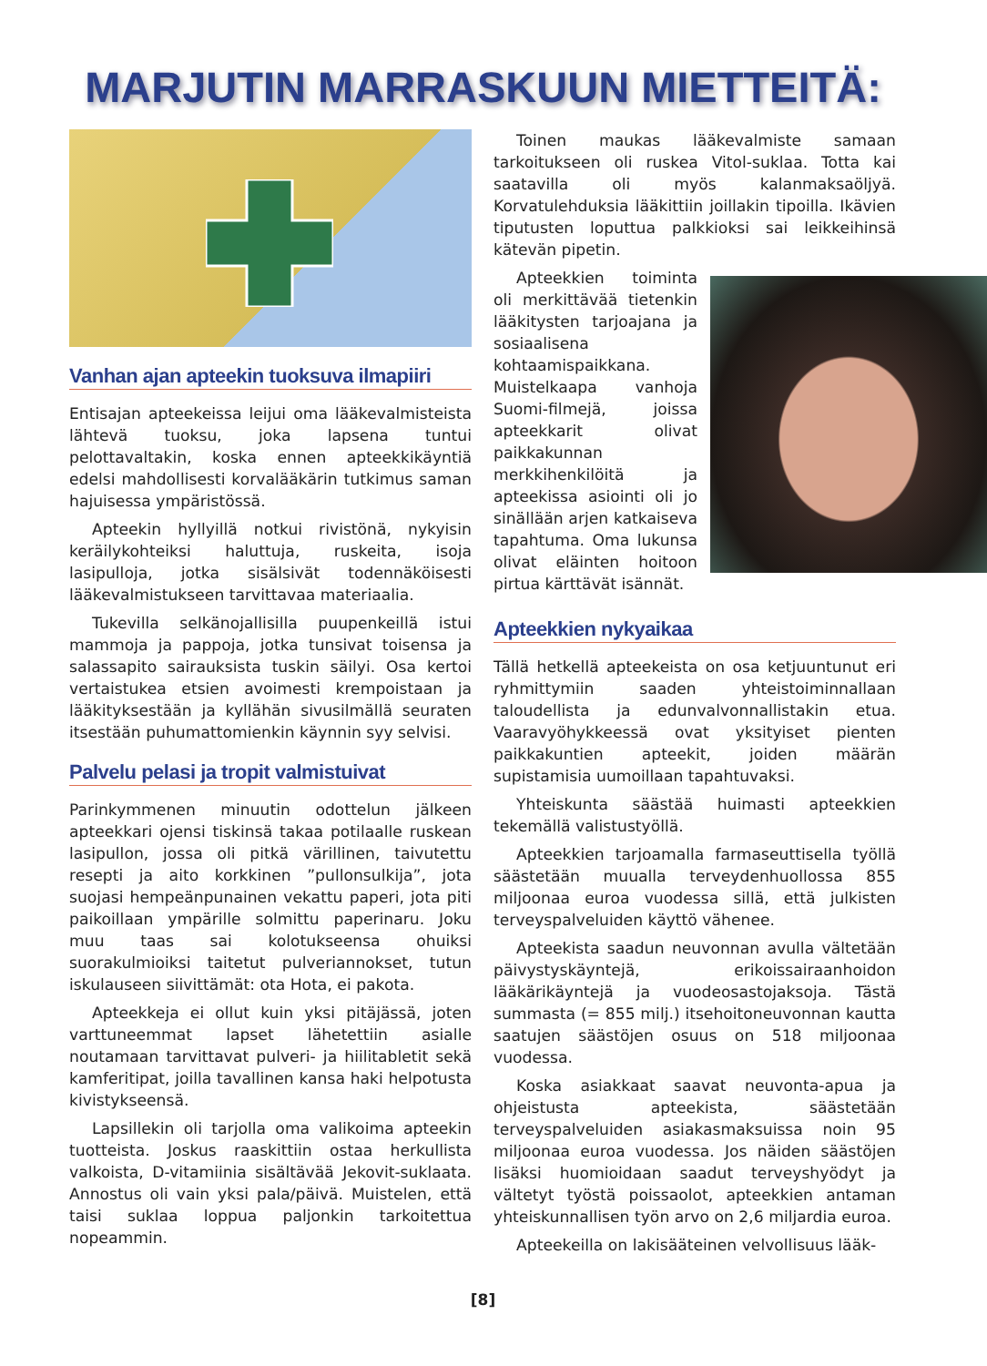MARJUTIN MARRASKUUN MIETTEITÄ:
Vanhan ajan apteekin tuoksuva ilmapiiri
Entisajan apteekeissa leijui oma lääkevalmisteista lähtevä tuoksu, joka lapsena tuntui pelottavaltakin, koska ennen apteekkikäyntiä edelsi mahdollisesti korvalääkärin tutkimus saman hajuisessa ympäristössä.
Apteekin hyllyillä notkui rivistönä, nykyisin keräilykohteiksi haluttuja, ruskeita, isoja lasipulloja, jotka sisälsivät todennäköisesti lääkevalmistukseen tarvittavaa materiaalia.
Tukevilla selkänojallisilla puupenkeillä istui mammoja ja pappoja, jotka tunsivat toisensa ja salassapito sairauksista tuskin säilyi. Osa kertoi vertaistukea etsien avoimesti krempoistaan ja lääkityksestään ja kyllähän sivusilmällä seuraten itsestään puhumattomienkin käynnin syy selvisi.
Palvelu pelasi ja tropit valmistuivat
Parinkymmenen minuutin odottelun jälkeen apteekkari ojensi tiskinsä takaa potilaalle ruskean lasipullon, jossa oli pitkä värillinen, taivutettu resepti ja aito korkkinen ”pullonsulkija”, jota suojasi hempeänpunainen vekattu paperi, jota piti paikoillaan ympärille solmittu paperinaru. Joku muu taas sai kolotukseensa ohuiksi suorakulmioiksi taitetut pulveriannokset, tutun iskulauseen siivittämät: ota Hota, ei pakota.
Apteekkeja ei ollut kuin yksi pitäjässä, joten varttuneemmat lapset lähetettiin asialle noutamaan tarvittavat pulveri- ja hiilitabletit sekä kamferitipat, joilla tavallinen kansa haki helpotusta kivistykseensä.
Lapsillekin oli tarjolla oma valikoima apteekin tuotteista. Joskus raaskittiin ostaa herkullista valkoista, D-vitamiinia sisältävää Jekovit-suklaata. Annostus oli vain yksi pala/päivä. Muistelen, että taisi suklaa loppua paljonkin tarkoitettua nopeammin.
Toinen maukas lääkevalmiste samaan tarkoitukseen oli ruskea Vitol-suklaa. Totta kai saatavilla oli myös kalanmaksaöljyä. Korvatulehduksia lääkittiin joillakin tipoilla. Ikävien tiputusten loputtua palkkioksi sai leikkeihinsä kätevän pipetin.
Apteekkien toiminta oli merkittävää tietenkin lääkitysten tarjoajana ja sosiaalisena kohtaamispaikkana. Muistelkaapa vanhoja Suomi-filmejä, joissa apteekkarit olivat paikkakunnan merkkihenkilöitä ja apteekissa asiointi oli jo sinällään arjen katkaiseva tapahtuma. Oma lukunsa olivat eläinten hoitoon pirtua kärttävät isännät.
Apteekkien nykyaikaa
Tällä hetkellä apteekeista on osa ketjuuntunut eri ryhmittymiin saaden yhteistoiminnallaan taloudellista ja edunvalvonnallistakin etua. Vaaravyöhykkeessä ovat yksityiset pienten paikkakuntien apteekit, joiden määrän supistamisia uumoillaan tapahtuvaksi.
Yhteiskunta säästää huimasti apteekkien tekemällä valistustyöllä.
Apteekkien tarjoamalla farmaseuttisella työllä säästetään muualla terveydenhuollossa 855 miljoonaa euroa vuodessa sillä, että julkisten terveyspalveluiden käyttö vähenee.
Apteekista saadun neuvonnan avulla vältetään päivystyskäyntejä, erikoissairaanhoidon lääkärikäyntejä ja vuodeosastojaksoja. Tästä summasta (= 855 milj.) itsehoitoneuvonnan kautta saatujen säästöjen osuus on 518 miljoonaa vuodessa.
Koska asiakkaat saavat neuvonta-apua ja ohjeistusta apteekista, säästetään terveyspalveluiden asiakasmaksuissa noin 95 miljoonaa euroa vuodessa. Jos näiden säästöjen lisäksi huomioidaan saadut terveyshyödyt ja vältetyt työstä poissaolot, apteekkien antaman yhteiskunnallisen työn arvo on 2,6 miljardia euroa.
Apteekeilla on lakisääteinen velvollisuus lääk-
[8]